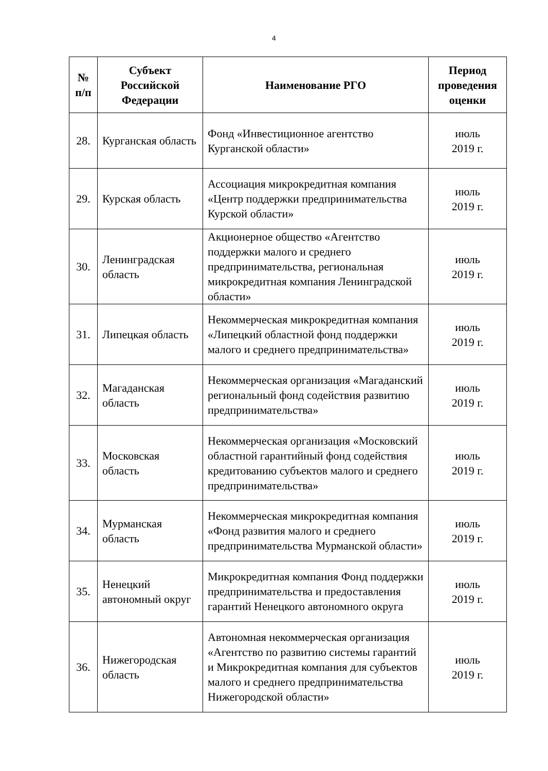4
| № п/п | Субъект Российской Федерации | Наименование РГО | Период проведения оценки |
| --- | --- | --- | --- |
| 28. | Курганская область | Фонд «Инвестиционное агентство Курганской области» | июль 2019 г. |
| 29. | Курская область | Ассоциация микрокредитная компания «Центр поддержки предпринимательства Курской области» | июль 2019 г. |
| 30. | Ленинградская область | Акционерное общество «Агентство поддержки малого и среднего предпринимательства, региональная микрокредитная компания Ленинградской области» | июль 2019 г. |
| 31. | Липецкая область | Некоммерческая микрокредитная компания «Липецкий областной фонд поддержки малого и среднего предпринимательства» | июль 2019 г. |
| 32. | Магаданская область | Некоммерческая организация «Магаданский региональный фонд содействия развитию предпринимательства» | июль 2019 г. |
| 33. | Московская область | Некоммерческая организация «Московский областной гарантийный фонд содействия кредитованию субъектов малого и среднего предпринимательства» | июль 2019 г. |
| 34. | Мурманская область | Некоммерческая микрокредитная компания «Фонд развития малого и среднего предпринимательства Мурманской области» | июль 2019 г. |
| 35. | Ненецкий автономный округ | Микрокредитная компания Фонд поддержки предпринимательства и предоставления гарантий Ненецкого автономного округа | июль 2019 г. |
| 36. | Нижегородская область | Автономная некоммерческая организация «Агентство по развитию системы гарантий и Микрокредитная компания для субъектов малого и среднего предпринимательства Нижегородской области» | июль 2019 г. |